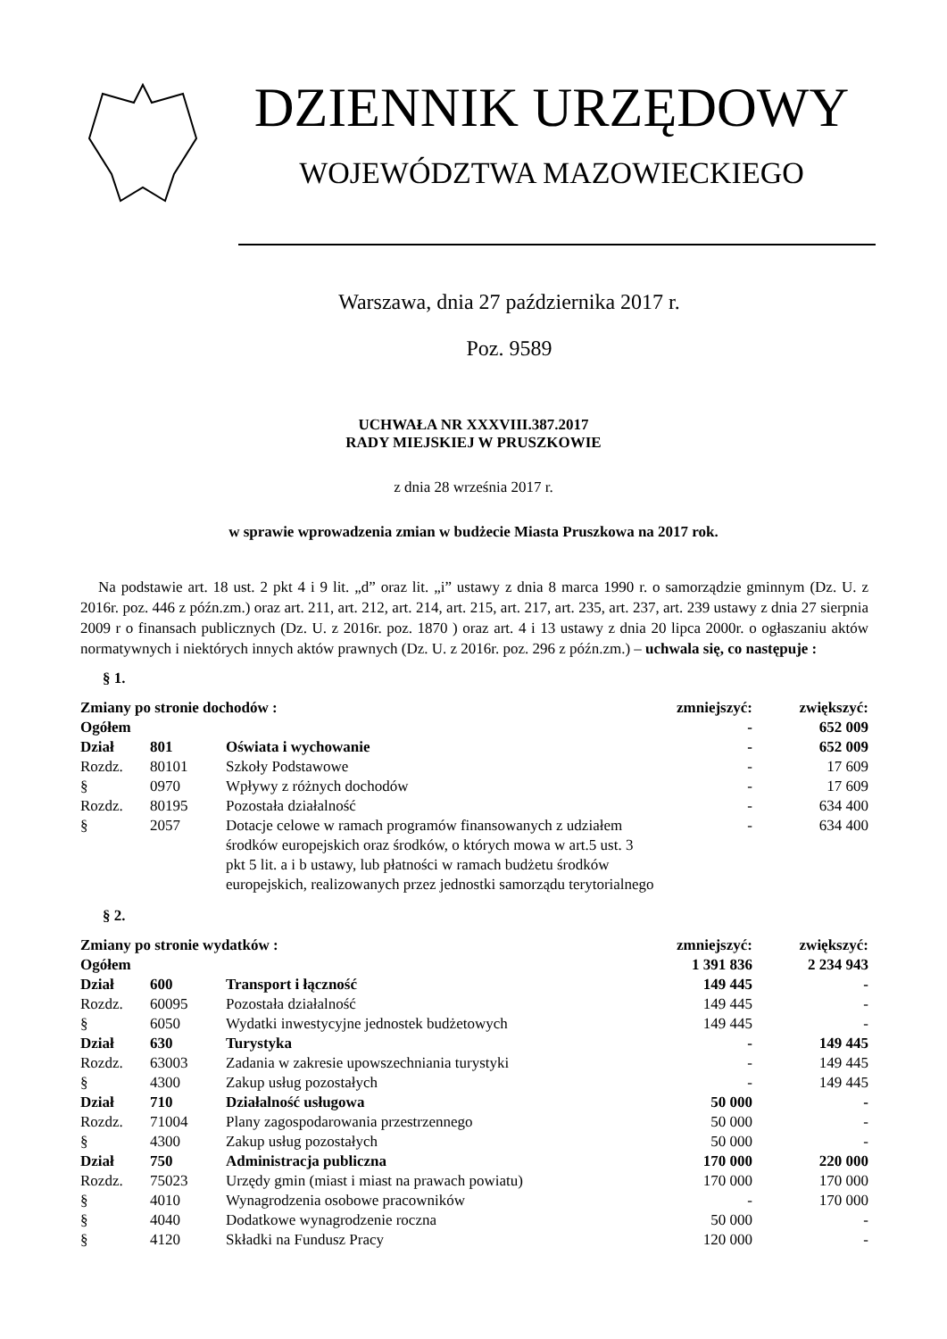DZIENNIK URZĘDOWY
WOJEWÓDZTWA MAZOWIECKIEGO
Warszawa, dnia 27 października 2017 r.
Poz. 9589
UCHWAŁA NR XXXVIII.387.2017
RADY MIEJSKIEJ W PRUSZKOWIE
z dnia 28 września 2017 r.
w sprawie wprowadzenia zmian w budżecie Miasta Pruszkowa na 2017 rok.
Na podstawie art. 18 ust. 2 pkt 4 i 9 lit. „d” oraz lit. „i” ustawy z dnia 8 marca 1990 r. o samorządzie gminnym (Dz. U. z 2016r. poz. 446 z późn.zm.) oraz art. 211, art. 212, art. 214, art. 215, art. 217, art. 235, art. 237, art. 239 ustawy z dnia 27 sierpnia 2009 r o finansach publicznych (Dz. U. z 2016r. poz. 1870 ) oraz art. 4 i 13 ustawy z dnia 20 lipca 2000r. o ogłaszaniu aktów normatywnych i niektórych innych aktów prawnych (Dz. U. z 2016r. poz. 296 z późn.zm.) – uchwala się, co następuje :
§ 1.
| Zmiany po stronie dochodów : | | | zmniejszyć: | zwiększyć: |
| Ogółem | | | - | 652 009 |
| Dział | 801 | Oświata i wychowanie | - | 652 009 |
| Rozdz. | 80101 | Szkoły Podstawowe | - | 17 609 |
| § | 0970 | Wpływy z różnych dochodów | - | 17 609 |
| Rozdz. | 80195 | Pozostała działalność | - | 634 400 |
| § | 2057 | Dotacje celowe w ramach programów finansowanych z udziałem środków europejskich oraz środków, o których mowa w art.5 ust. 3 pkt 5 lit. a i b ustawy, lub płatności w ramach budżetu środków europejskich, realizowanych przez jednostki samorządu terytorialnego | - | 634 400 |
§ 2.
| Zmiany po stronie wydatków : | | | zmniejszyć: | zwiększyć: |
| Ogółem | | | 1 391 836 | 2 234 943 |
| Dział | 600 | Transport i łączność | 149 445 | - |
| Rozdz. | 60095 | Pozostała działalność | 149 445 | - |
| § | 6050 | Wydatki inwestycyjne jednostek budżetowych | 149 445 | - |
| Dział | 630 | Turystyka | - | 149 445 |
| Rozdz. | 63003 | Zadania w zakresie upowszechniania turystyki | - | 149 445 |
| § | 4300 | Zakup usług pozostałych | - | 149 445 |
| Dział | 710 | Działalność usługowa | 50 000 | - |
| Rozdz. | 71004 | Plany zagospodarowania przestrzennego | 50 000 | - |
| § | 4300 | Zakup usług pozostałych | 50 000 | - |
| Dział | 750 | Administracja publiczna | 170 000 | 220 000 |
| Rozdz. | 75023 | Urzędy gmin (miast i miast na prawach powiatu) | 170 000 | 170 000 |
| § | 4010 | Wynagrodzenia osobowe pracowników | - | 170 000 |
| § | 4040 | Dodatkowe wynagrodzenie roczna | 50 000 | - |
| § | 4120 | Składki na Fundusz Pracy | 120 000 | - |